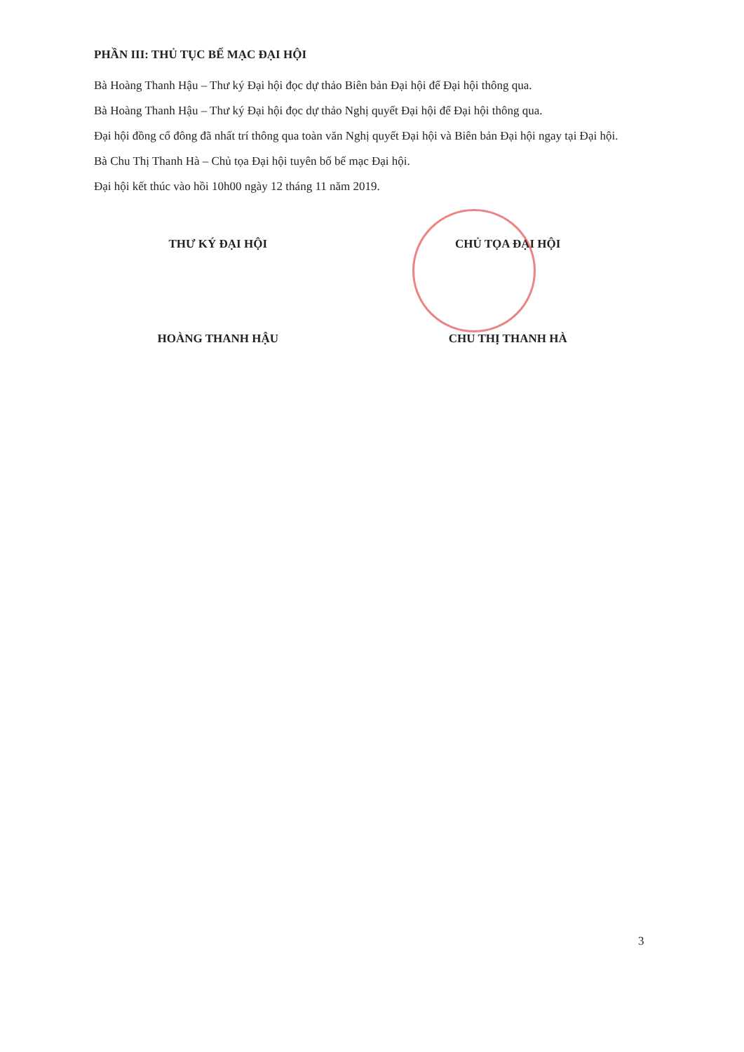PHẦN III: THỦ TỤC BẾ MẠC ĐẠI HỘI
Bà Hoàng Thanh Hậu – Thư ký Đại hội đọc dự thảo Biên bản Đại hội để Đại hội thông qua.
Bà Hoàng Thanh Hậu – Thư ký Đại hội đọc dự thảo Nghị quyết Đại hội để Đại hội thông qua.
Đại hội đồng cổ đông đã nhất trí thông qua toàn văn Nghị quyết Đại hội và Biên bản Đại hội ngay tại Đại hội.
Bà Chu Thị Thanh Hà – Chủ tọa Đại hội tuyên bố bế mạc Đại hội.
Đại hội kết thúc vào hồi 10h00 ngày 12 tháng 11 năm 2019.
THƯ KÝ ĐẠI HỘI
HOÀNG THANH HẬU
CHỦ TỌA ĐẠI HỘI
CHU THỊ THANH HÀ
3